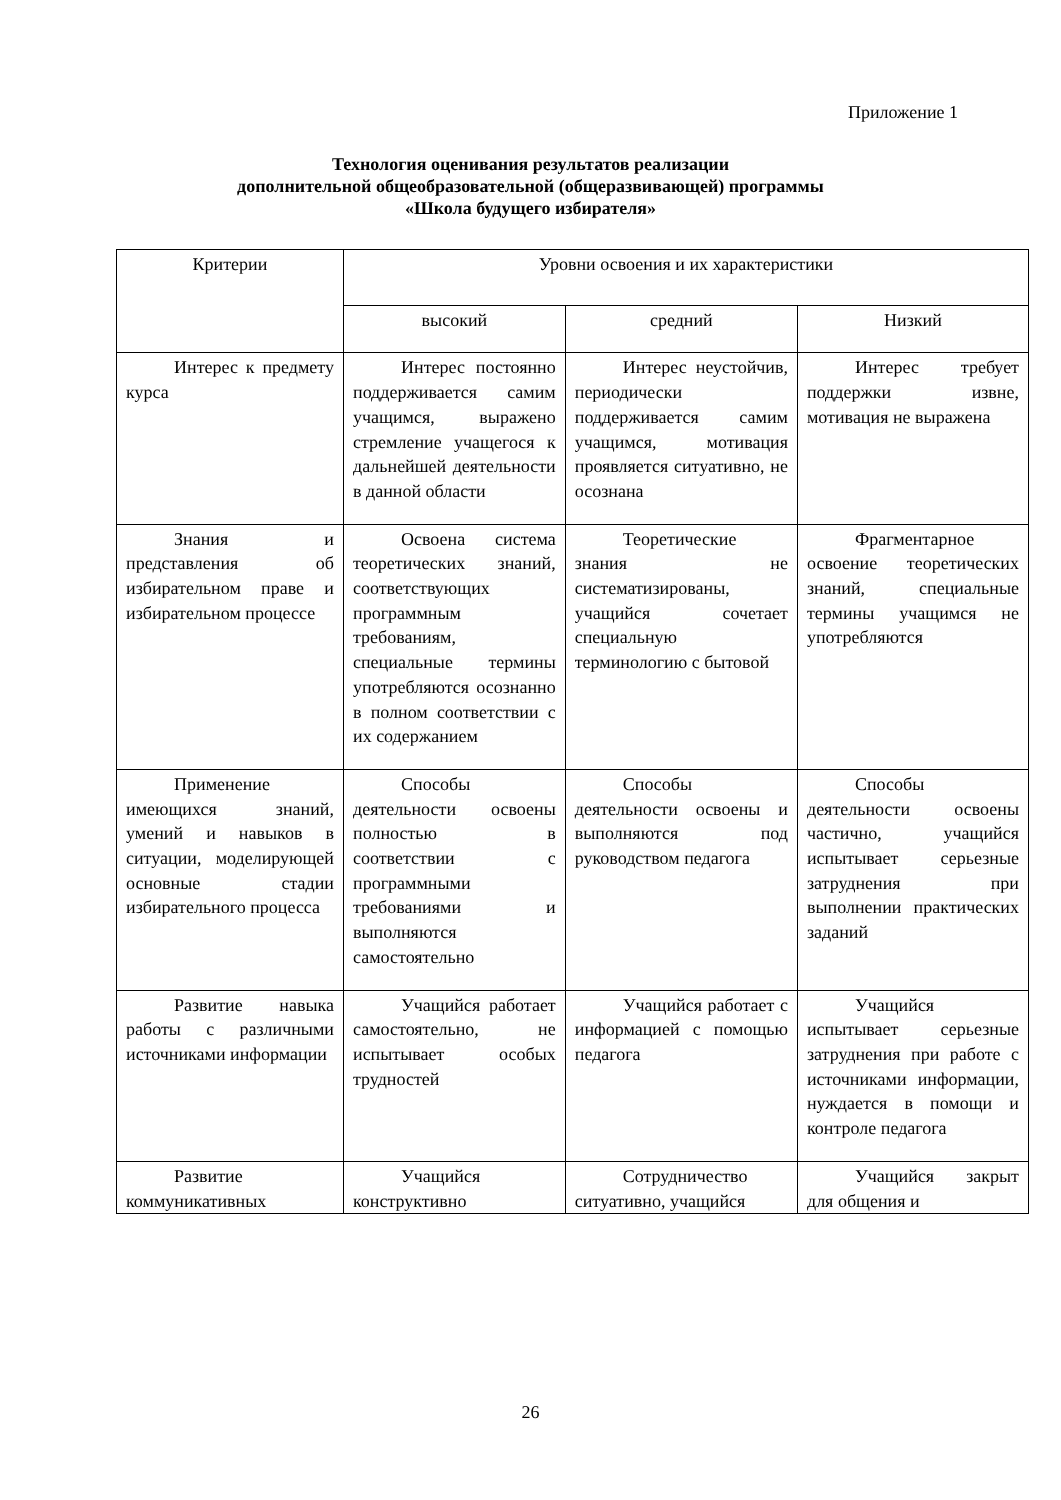Приложение 1
Технология оценивания результатов реализации
дополнительной общеобразовательной (общеразвивающей) программы
«Школа будущего избирателя»
| Критерии | Уровни освоения и их характеристики | | |
| --- | --- | --- | --- |
| | высокий | средний | Низкий |
| Интерес к предмету курса | Интерес постоянно поддерживается самим учащимся, выражено стремление учащегося к дальнейшей деятельности в данной области | Интерес неустойчив, периодически поддерживается самим учащимся, мотивация проявляется ситуативно, не осознана | Интерес требует поддержки извне, мотивация не выражена |
| Знания и представления об избирательном праве и избирательном процессе | Освоена система теоретических знаний, соответствующих программным требованиям, специальные термины употребляются осознанно в полном соответствии с их содержанием | Теоретические знания не систематизированы, учащийся сочетает специальную терминологию с бытовой | Фрагментарное освоение теоретических знаний, специальные термины учащимся не употребляются |
| Применение имеющихся знаний, умений и навыков в ситуации, моделирующей основные стадии избирательного процесса | Способы деятельности освоены полностью в соответствии с программными требованиями и выполняются самостоятельно | Способы деятельности освоены и выполняются под руководством педагога | Способы деятельности освоены частично, учащийся испытывает серьезные затруднения при выполнении практических заданий |
| Развитие навыка работы с различными источниками информации | Учащийся работает самостоятельно, не испытывает особых трудностей | Учащийся работает с информацией с помощью педагога | Учащийся испытывает серьезные затруднения при работе с источниками информации, нуждается в помощи и контроле педагога |
| Развитие коммуникативных | Учащийся конструктивно | Сотрудничество ситуативно, учащийся | Учащийся закрыт для общения и |
26